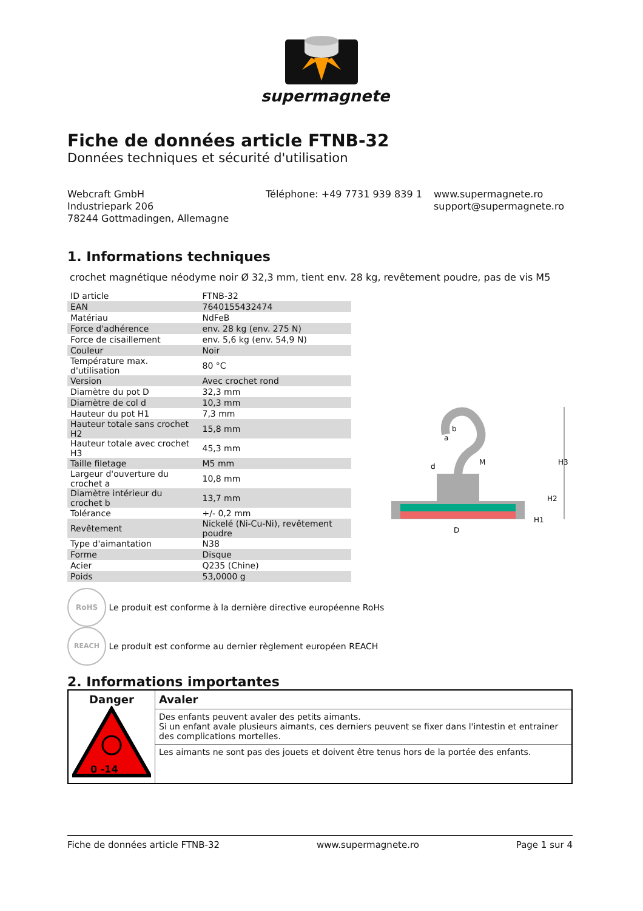supermagnete
Fiche de données article FTNB-32
Données techniques et sécurité d'utilisation
Webcraft GmbH
Industriepark 206
78244 Gottmadingen, Allemagne
Téléphone: +49 7731 939 839 1
www.supermagnete.ro
support@supermagnete.ro
1. Informations techniques
crochet magnétique néodyme noir Ø 32,3 mm, tient env. 28 kg, revêtement poudre, pas de vis M5
| ID article | FTNB-32 |
| EAN | 7640155432474 |
| Matériau | NdFeB |
| Force d'adhérence | env. 28 kg (env. 275 N) |
| Force de cisaillement | env. 5,6 kg (env. 54,9 N) |
| Couleur | Noir |
| Température max. d'utilisation | 80 °C |
| Version | Avec crochet rond |
| Diamètre du pot D | 32,3 mm |
| Diamètre de col d | 10,3 mm |
| Hauteur du pot H1 | 7,3 mm |
| Hauteur totale sans crochet H2 | 15,8 mm |
| Hauteur totale avec crochet H3 | 45,3 mm |
| Taille filetage | M5 mm |
| Largeur d'ouverture du crochet a | 10,8 mm |
| Diamètre intérieur du crochet b | 13,7 mm |
| Tolérance | +/- 0,2 mm |
| Revêtement | Nickelé (Ni-Cu-Ni), revêtement poudre |
| Type d'aimantation | N38 |
| Forme | Disque |
| Acier | Q235 (Chine) |
| Poids | 53,0000 g |
RoHS Le produit est conforme à la dernière directive européenne RoHs
REACH Le produit est conforme au dernier règlement européen REACH
2. Informations importantes
| Danger 0 -14 | Avaler |
| | Des enfants peuvent avaler des petits aimants. Si un enfant avale plusieurs aimants, ces derniers peuvent se fixer dans l'intestin et entrainer des complications mortelles. |
| | Les aimants ne sont pas des jouets et doivent être tenus hors de la portée des enfants. |
D
d
M
b
H1
H2
H3
a
Fiche de données article FTNB-32 www.supermagnete.ro Page 1 sur 4